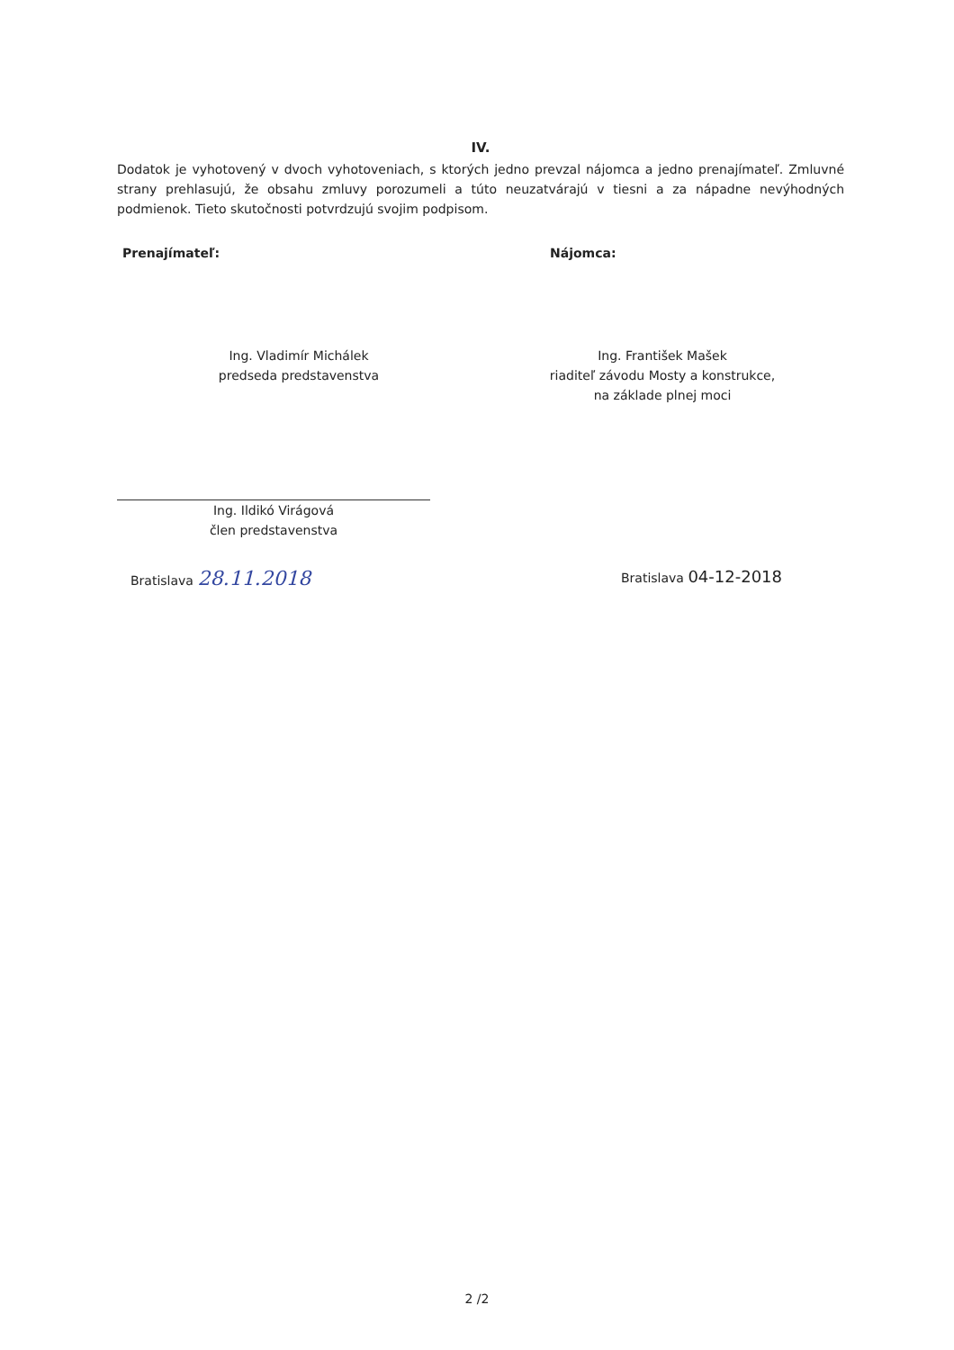IV.
Dodatok je vyhotovený v dvoch vyhotoveniach, s ktorých jedno prevzal nájomca a jedno prenajímateľ. Zmluvné strany prehlasujú, že obsahu zmluvy porozumeli a túto neuzatvárajú v tiesni a za nápadne nevýhodných podmienok. Tieto skutočnosti potvrdzujú svojim podpisom.
Prenajímateľ: Nájomca:
Ing. Vladimír Michálek
predseda predstavenstva
Ing. František Mašek
riaditeľ závodu Mosty a konstrukce,
na základe plnej moci
Ing. Ildikó Virágová
člen predstavenstva
Bratislava 28.11.2018
Bratislava 04-12-2018
2 /2